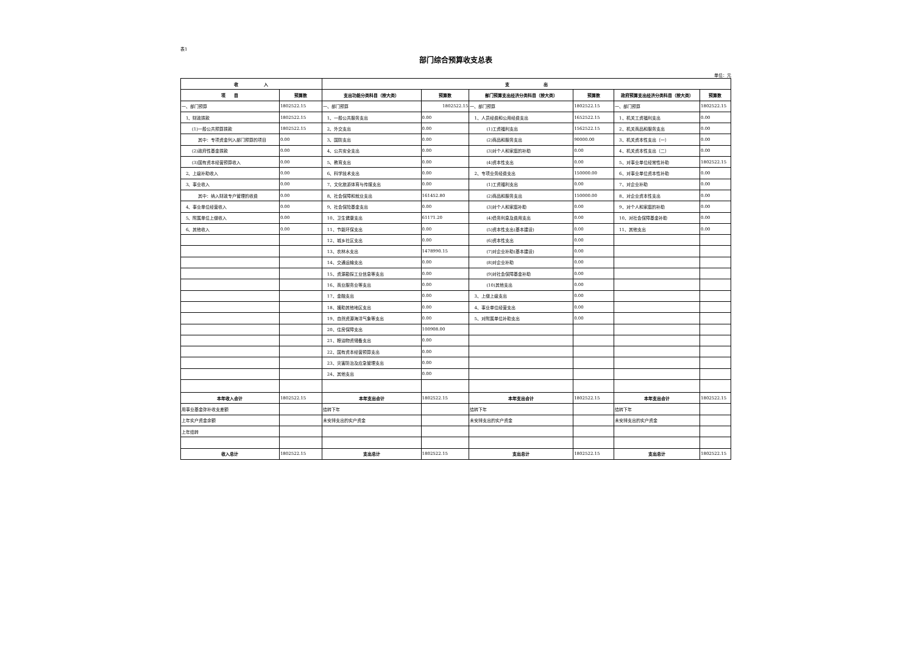表1
部门综合预算收支总表
单位：元
| 收 入 | | 支 出 | | | | | |
| --- | --- | --- | --- | --- | --- | --- | --- |
| 项 目 | 预算数 | 支出功能分类科目（按大类） | 预算数 | 部门预算支出经济分类科目（按大类） | 预算数 | 政府预算支出经济分类科目（按大类） | 预算数 |
| 一、部门预算 | 1802522.15 | 一、部门预算 | 1802522.15 | 一、部门预算 | 1802522.15 | 一、部门预算 | 1802522.15 |
| 1、财政拨款 | 1802522.15 | 1、一般公共服务支出 | 0.00 | 1、人员经费和公用经费支出 | 1652522.15 | 1、机关工资福利支出 | 0.00 |
| (1)一般公共预算拨款 | 1802522.15 | 2、外交支出 | 0.00 | (1)工资福利支出 | 1562522.15 | 2、机关商品和服务支出 | 0.00 |
| 其中：专项资金列入部门预算的项目 | 0.00 | 3、国防支出 | 0.00 | (2)商品和服务支出 | 90000.00 | 3、机关资本性支出（一） | 0.00 |
| (2)政府性基金拨款 | 0.00 | 4、公共安全支出 | 0.00 | (3)对个人和家庭的补助 | 0.00 | 4、机关资本性支出（二） | 0.00 |
| (3)国有资本经营预算收入 | 0.00 | 5、教育支出 | 0.00 | (4)资本性支出 | 0.00 | 5、对事业单位经常性补助 | 1802522.15 |
| 2、上级补助收入 | 0.00 | 6、科学技术支出 | 0.00 | 2、专项业务经费支出 | 150000.00 | 6、对事业单位资本性补助 | 0.00 |
| 3、事业收入 | 0.00 | 7、文化旅游体育与传媒支出 | 0.00 | (1)工资福利支出 | 0.00 | 7、对企业补助 | 0.00 |
| 其中：纳入财政专户管理的收费 | 0.00 | 8、社会保障和就业支出 | 161452.80 | (2)商品和服务支出 | 150000.00 | 8、对企业资本性支出 | 0.00 |
| 4、事业单位经营收入 | 0.00 | 9、社会保险基金支出 | 0.00 | (3)对个人和家庭补助 | 0.00 | 9、对个人和家庭的补助 | 0.00 |
| 5、附属单位上缴收入 | 0.00 | 10、卫生健康支出 | 61171.20 | (4)债务利息及费用支出 | 0.00 | 10、对社会保障基金补助 | 0.00 |
| 6、其他收入 | 0.00 | 11、节能环保支出 | 0.00 | (5)资本性支出(基本建设) | 0.00 | 11、其他支出 | 0.00 |
| | | 12、城乡社区支出 | 0.00 | (6)资本性支出 | 0.00 | | |
| | | 13、农林水支出 | 1478990.15 | (7)对企业补助(基本建设) | 0.00 | | |
| | | 14、交通运输支出 | 0.00 | (8)对企业补助 | 0.00 | | |
| | | 15、资源勘探工业信息等支出 | 0.00 | (9)对社会保障基金补助 | 0.00 | | |
| | | 16、商业服务业等支出 | 0.00 | (10)其他支出 | 0.00 | | |
| | | 17、金融支出 | 0.00 | 3、上缴上级支出 | 0.00 | | |
| | | 18、援助其他地区支出 | 0.00 | 4、事业单位经营支出 | 0.00 | | |
| | | 19、自然资源海洋气象等支出 | 0.00 | 5、对附属单位补助支出 | 0.00 | | |
| | | 20、住房保障支出 | 100908.00 | | | | |
| | | 21、粮油物资储备支出 | 0.00 | | | | |
| | | 22、国有资本经营预算支出 | 0.00 | | | | |
| | | 23、灾害防治及应急管理支出 | 0.00 | | | | |
| | | 24、其他支出 | 0.00 | | | | |
| 本年收入合计 | 1802522.15 | 本年支出合计 | 1802522.15 | 本年支出合计 | 1802522.15 | 本年支出合计 | 1802522.15 |
| 用事业基金弥补收支差额 | | 结转下年 | | 结转下年 | | 结转下年 | |
| 上年实户资金余额 | | 未安排支出的实户资金 | | 未安排支出的实户资金 | | 未安排支出的实户资金 | |
| 上年结转 | | | | | | | |
| 收入总计 | 1802522.15 | 支出总计 | 1802522.15 | 支出总计 | 1802522.15 | 支出总计 | 1802522.15 |